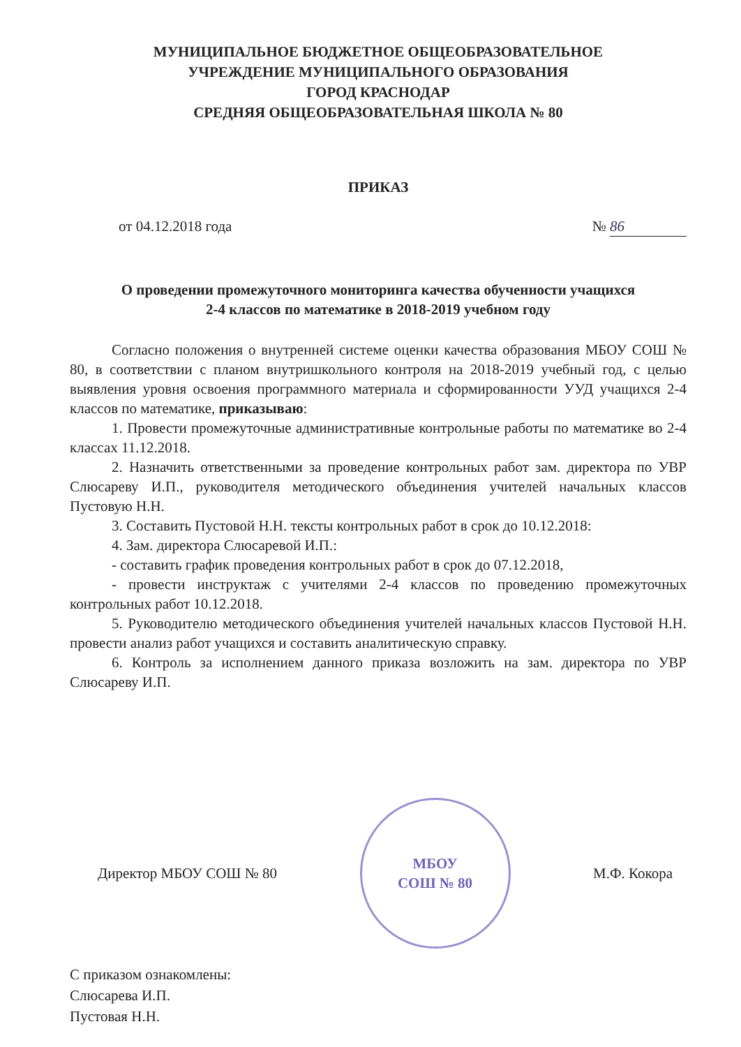МУНИЦИПАЛЬНОЕ БЮДЖЕТНОЕ ОБЩЕОБРАЗОВАТЕЛЬНОЕ
УЧРЕЖДЕНИЕ МУНИЦИПАЛЬНОГО ОБРАЗОВАНИЯ
ГОРОД КРАСНОДАР
СРЕДНЯЯ ОБЩЕОБРАЗОВАТЕЛЬНАЯ ШКОЛА № 80
ПРИКАЗ
от 04.12.2018 года № 86
О проведении промежуточного мониторинга качества обученности учащихся
2-4 классов по математике в 2018-2019 учебном году
Согласно положения о внутренней системе оценки качества образования МБОУ СОШ № 80, в соответствии с планом внутришкольного контроля на 2018-2019 учебный год, с целью выявления уровня освоения программного материала и сформированности УУД учащихся 2-4 классов по математике, приказываю:
1. Провести промежуточные административные контрольные работы по математике во 2-4 классах 11.12.2018.
2. Назначить ответственными за проведение контрольных работ зам. директора по УВР Слюсареву И.П., руководителя методического объединения учителей начальных классов Пустовую Н.Н.
3. Составить Пустовой Н.Н. тексты контрольных работ в срок до 10.12.2018:
4. Зам. директора Слюсаревой И.П.:
- составить график проведения контрольных работ в срок до 07.12.2018,
- провести инструктаж с учителями 2-4 классов по проведению промежуточных контрольных работ 10.12.2018.
5. Руководителю методического объединения учителей начальных классов Пустовой Н.Н. провести анализ работ учащихся и составить аналитическую справку.
6. Контроль за исполнением данного приказа возложить на зам. директора по УВР Слюсареву И.П.
Директор МБОУ СОШ № 80
МБОУ
СОШ № 80
М.Ф. Кокора
С приказом ознакомлены:
Слюсарева И.П.
Пустовая Н.Н.